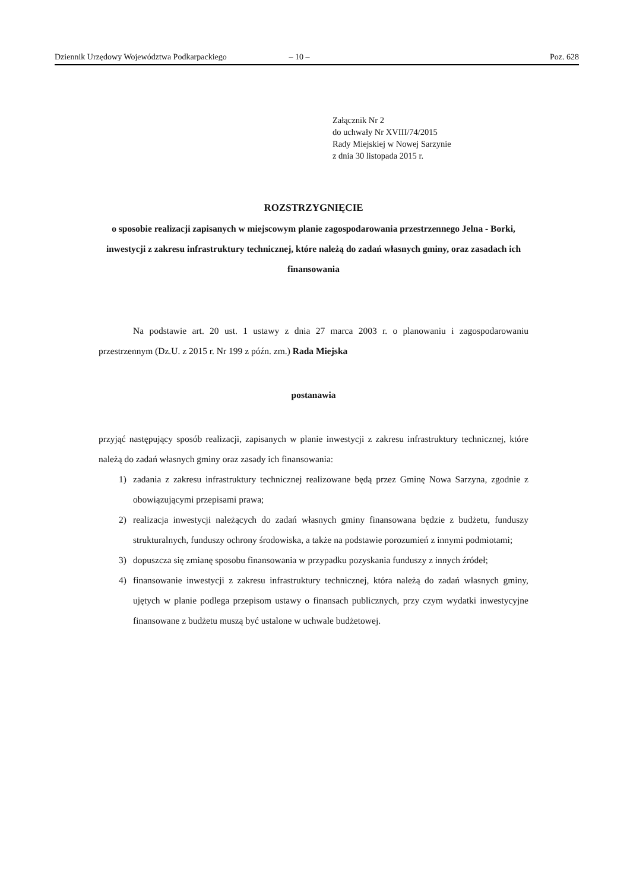Dziennik Urzędowy Województwa Podkarpackiego – 10 – Poz. 628
Załącznik Nr 2
do uchwały Nr XVIII/74/2015
Rady Miejskiej w Nowej Sarzynie
z dnia 30 listopada 2015 r.
ROZSTRZYGNIĘCIE
o sposobie realizacji zapisanych w miejscowym planie zagospodarowania przestrzennego Jelna - Borki, inwestycji z zakresu infrastruktury technicznej, które należą do zadań własnych gminy, oraz zasadach ich finansowania
Na podstawie art. 20 ust. 1 ustawy z dnia 27 marca 2003 r. o planowaniu i zagospodarowaniu przestrzennym (Dz.U. z 2015 r. Nr 199 z późn. zm.) Rada Miejska
postanawia
przyjąć następujący sposób realizacji, zapisanych w planie inwestycji z zakresu infrastruktury technicznej, które należą do zadań własnych gminy oraz zasady ich finansowania:
1) zadania z zakresu infrastruktury technicznej realizowane będą przez Gminę Nowa Sarzyna, zgodnie z obowiązującymi przepisami prawa;
2) realizacja inwestycji należących do zadań własnych gminy finansowana będzie z budżetu, funduszy strukturalnych, funduszy ochrony środowiska, a także na podstawie porozumień z innymi podmiotami;
3) dopuszcza się zmianę sposobu finansowania w przypadku pozyskania funduszy z innych źródeł;
4) finansowanie inwestycji z zakresu infrastruktury technicznej, która należą do zadań własnych gminy, ujętych w planie podlega przepisom ustawy o finansach publicznych, przy czym wydatki inwestycyjne finansowane z budżetu muszą być ustalone w uchwale budżetowej.